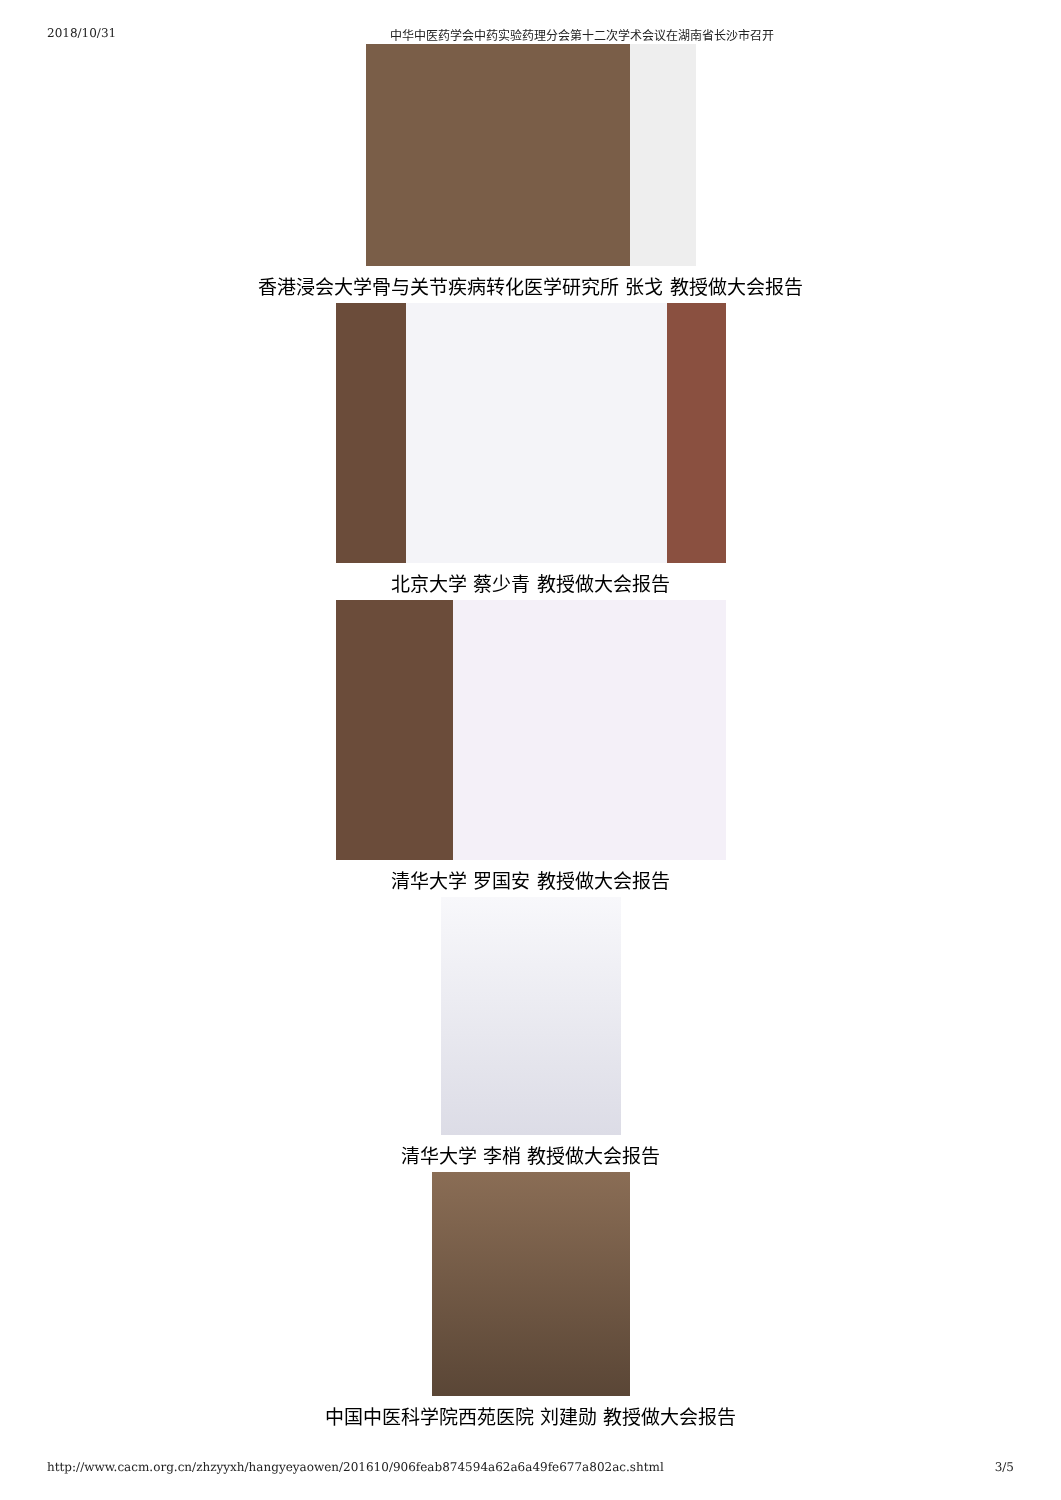2018/10/31 中华中医药学会中药实验药理分会第十二次学术会议在湖南省长沙市召开
香港浸会大学骨与关节疾病转化医学研究所 张戈 教授做大会报告
北京大学 蔡少青 教授做大会报告
清华大学 罗国安 教授做大会报告
清华大学 李梢 教授做大会报告
中国中医科学院西苑医院 刘建勋 教授做大会报告
http://www.cacm.org.cn/zhzyyxh/hangyeyaowen/201610/906feab874594a62a6a49fe677a802ac.shtml 3/5